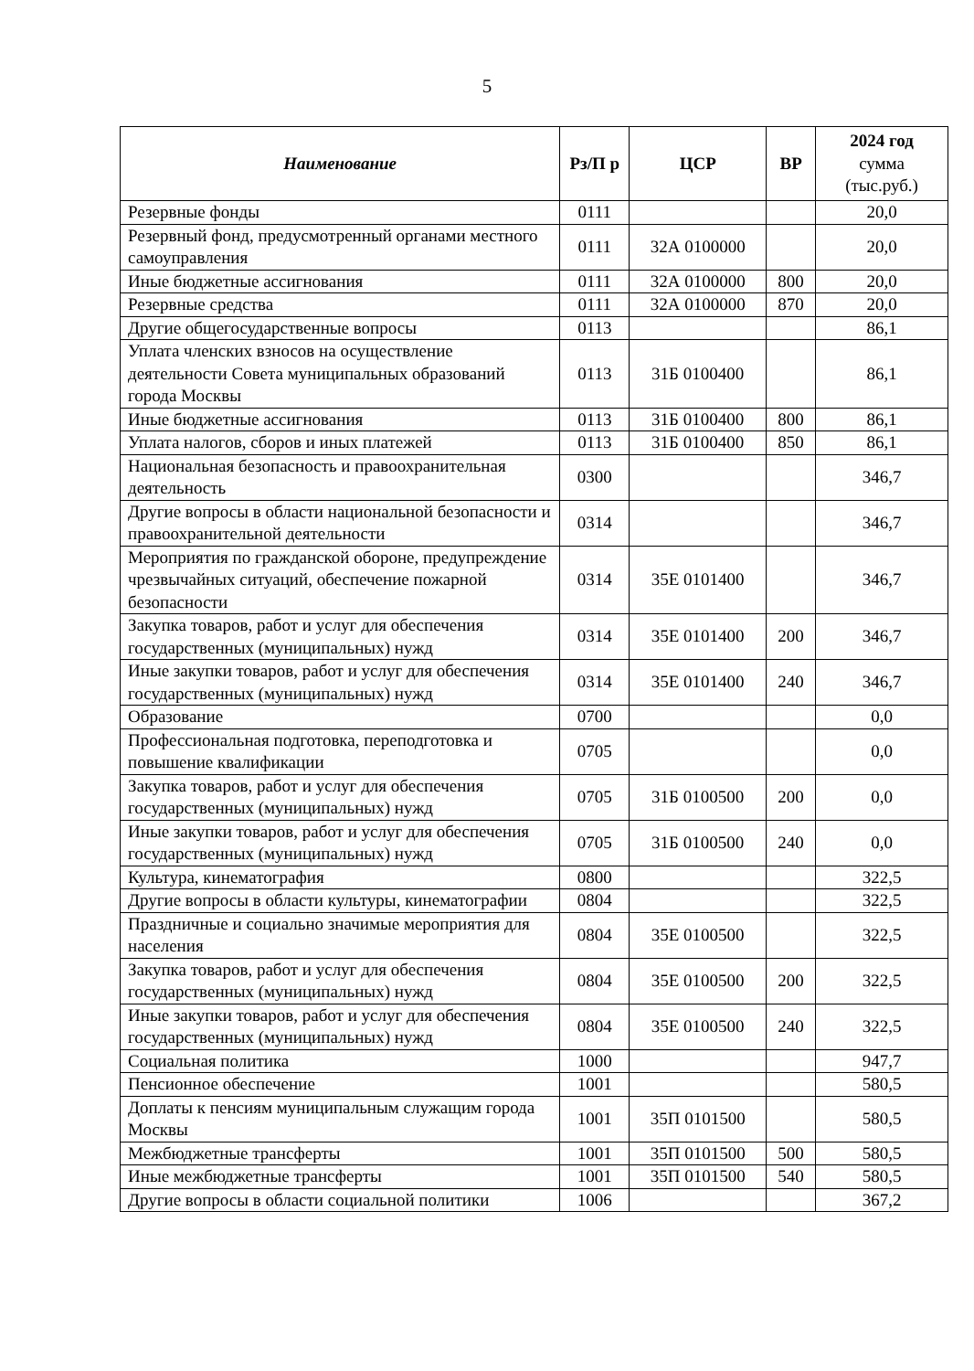5
| Наименование | Рз/П р | ЦСР | ВР | 2024 год сумма (тыс.руб.) |
| --- | --- | --- | --- | --- |
| Резервные фонды | 0111 | | | 20,0 |
| Резервный фонд, предусмотренный органами местного самоуправления | 0111 | 32А 0100000 | | 20,0 |
| Иные бюджетные ассигнования | 0111 | 32А 0100000 | 800 | 20,0 |
| Резервные средства | 0111 | 32А 0100000 | 870 | 20,0 |
| Другие общегосударственные вопросы | 0113 | | | 86,1 |
| Уплата членских взносов на осуществление деятельности Совета муниципальных образований города Москвы | 0113 | 31Б 0100400 | | 86,1 |
| Иные бюджетные ассигнования | 0113 | 31Б 0100400 | 800 | 86,1 |
| Уплата налогов, сборов и иных платежей | 0113 | 31Б 0100400 | 850 | 86,1 |
| Национальная безопасность и правоохранительная деятельность | 0300 | | | 346,7 |
| Другие вопросы в области национальной безопасности и правоохранительной деятельности | 0314 | | | 346,7 |
| Мероприятия по гражданской обороне, предупреждение чрезвычайных ситуаций, обеспечение пожарной безопасности | 0314 | 35Е 0101400 | | 346,7 |
| Закупка товаров, работ и услуг для обеспечения государственных (муниципальных) нужд | 0314 | 35Е 0101400 | 200 | 346,7 |
| Иные закупки товаров, работ и услуг для обеспечения государственных (муниципальных) нужд | 0314 | 35Е 0101400 | 240 | 346,7 |
| Образование | 0700 | | | 0,0 |
| Профессиональная подготовка, переподготовка и повышение квалификации | 0705 | | | 0,0 |
| Закупка товаров, работ и услуг для обеспечения государственных (муниципальных) нужд | 0705 | 31Б 0100500 | 200 | 0,0 |
| Иные закупки товаров, работ и услуг для обеспечения государственных (муниципальных) нужд | 0705 | 31Б 0100500 | 240 | 0,0 |
| Культура, кинематография | 0800 | | | 322,5 |
| Другие вопросы в области культуры, кинематографии | 0804 | | | 322,5 |
| Праздничные и социально значимые мероприятия для населения | 0804 | 35Е 0100500 | | 322,5 |
| Закупка товаров, работ и услуг для обеспечения государственных (муниципальных) нужд | 0804 | 35Е 0100500 | 200 | 322,5 |
| Иные закупки товаров, работ и услуг для обеспечения государственных (муниципальных) нужд | 0804 | 35Е 0100500 | 240 | 322,5 |
| Социальная политика | 1000 | | | 947,7 |
| Пенсионное обеспечение | 1001 | | | 580,5 |
| Доплаты к пенсиям муниципальным служащим города Москвы | 1001 | 35П 0101500 | | 580,5 |
| Межбюджетные трансферты | 1001 | 35П 0101500 | 500 | 580,5 |
| Иные межбюджетные трансферты | 1001 | 35П 0101500 | 540 | 580,5 |
| Другие вопросы в области социальной политики | 1006 | | | 367,2 |